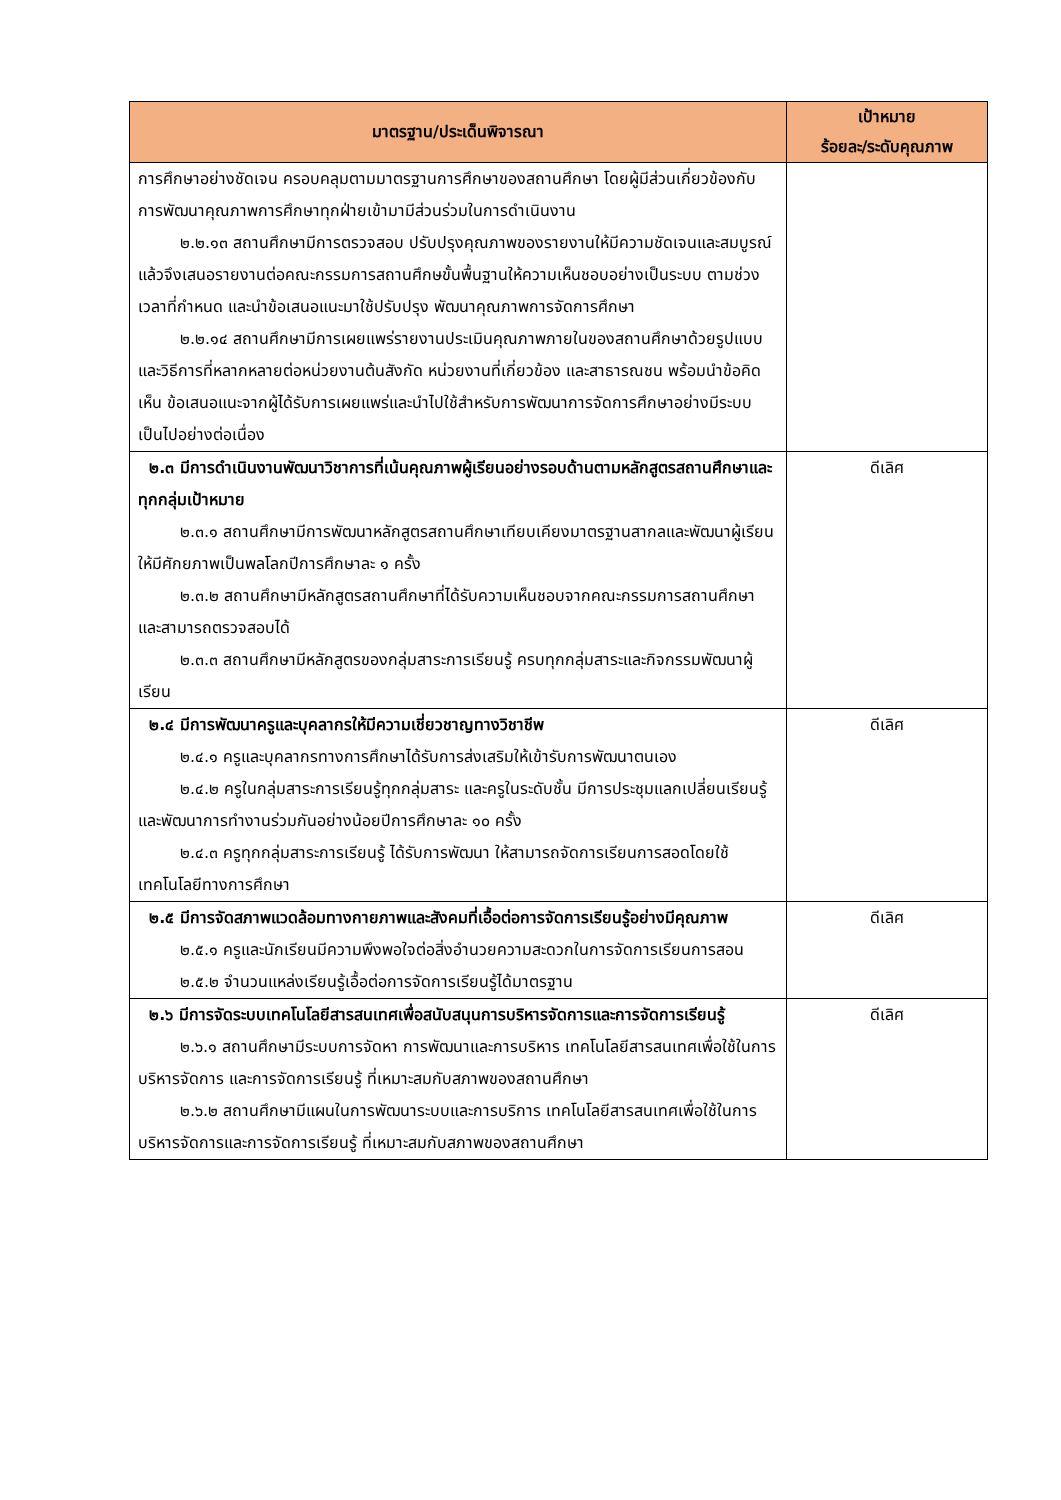| มาตรฐาน/ประเด็นพิจารณา | เป้าหมาย ร้อยละ/ระดับคุณภาพ |
| --- | --- |
| การศึกษาอย่างชัดเจน ครอบคลุมตามมาตรฐานการศึกษาของสถานศึกษา โดยผู้มีส่วนเกี่ยวข้องกับการพัฒนาคุณภาพการศึกษาทุกฝ่ายเข้ามามีส่วนร่วมในการดำเนินงาน ๒.๒.๑๓ สถานศึกษามีการตรวจสอบ ปรับปรุงคุณภาพของรายงานให้มีความชัดเจนและสมบูรณ์ แล้วจึงเสนอรายงานต่อคณะกรรมการสถานศึกษขั้นพื้นฐานให้ความเห็นชอบอย่างเป็นระบบ ตามช่วงเวลาที่กำหนด และนำข้อเสนอแนะมาใช้ปรับปรุง พัฒนาคุณภาพการจัดการศึกษา ๒.๒.๑๔ สถานศึกษามีการเผยแพร่รายงานประเมินคุณภาพภายในของสถานศึกษาด้วยรูปแบบและวิธีการที่หลากหลายต่อหน่วยงานต้นสังกัด หน่วยงานที่เกี่ยวข้อง และสาธารณชน พร้อมนำข้อคิดเห็น ข้อเสนอแนะจากผู้ได้รับการเผยแพร่และนำไปใช้สำหรับการพัฒนาการจัดการศึกษาอย่างมีระบบ เป็นไปอย่างต่อเนื่อง | |
| ๒.๓ มีการดำเนินงานพัฒนาวิชาการที่เน้นคุณภาพผู้เรียนอย่างรอบด้านตามหลักสูตรสถานศึกษาและทุกกลุ่มเป้าหมาย ๒.๓.๑ สถานศึกษามีการพัฒนาหลักสูตรสถานศึกษาเทียบเคียงมาตรฐานสากลและพัฒนาผู้เรียนให้มีศักยภาพเป็นพลโลกปีการศึกษาละ ๑ ครั้ง ๒.๓.๒ สถานศึกษามีหลักสูตรสถานศึกษาที่ได้รับความเห็นชอบจากคณะกรรมการสถานศึกษาและสามารถตรวจสอบได้ ๒.๓.๓ สถานศึกษามีหลักสูตรของกลุ่มสาระการเรียนรู้ ครบทุกกลุ่มสาระและกิจกรรมพัฒนาผู้เรียน | ดีเลิศ |
| ๒.๔ มีการพัฒนาครูและบุคลากรให้มีความเชี่ยวชาญทางวิชาชีพ ๒.๔.๑ ครูและบุคลากรทางการศึกษาได้รับการส่งเสริมให้เข้ารับการพัฒนาตนเอง ๒.๔.๒ ครูในกลุ่มสาระการเรียนรู้ทุกกลุ่มสาระ และครูในระดับชั้น มีการประชุมแลกเปลี่ยนเรียนรู้ และพัฒนาการทำงานร่วมกันอย่างน้อยปีการศึกษาละ ๑๐ ครั้ง ๒.๔.๓ ครูทุกกลุ่มสาระการเรียนรู้ ได้รับการพัฒนา ให้สามารถจัดการเรียนการสอดโดยใช้เทคโนโลยีทางการศึกษา | ดีเลิศ |
| ๒.๕ มีการจัดสภาพแวดล้อมทางกายภาพและสังคมที่เอื้อต่อการจัดการเรียนรู้อย่างมีคุณภาพ ๒.๕.๑ ครูและนักเรียนมีความพึงพอใจต่อสิ่งอำนวยความสะดวกในการจัดการเรียนการสอน ๒.๕.๒ จำนวนแหล่งเรียนรู้เอื้อต่อการจัดการเรียนรู้ได้มาตรฐาน | ดีเลิศ |
| ๒.๖ มีการจัดระบบเทคโนโลยีสารสนเทศเพื่อสนับสนุนการบริหารจัดการและการจัดการเรียนรู้ ๒.๖.๑ สถานศึกษามีระบบการจัดหา การพัฒนาและการบริหาร เทคโนโลยีสารสนเทศเพื่อใช้ในการบริหารจัดการ และการจัดการเรียนรู้ ที่เหมาะสมกับสภาพของสถานศึกษา ๒.๖.๒ สถานศึกษามีแผนในการพัฒนาระบบและการบริการ เทคโนโลยีสารสนเทศเพื่อใช้ในการบริหารจัดการและการจัดการเรียนรู้ ที่เหมาะสมกับสภาพของสถานศึกษา | ดีเลิศ |